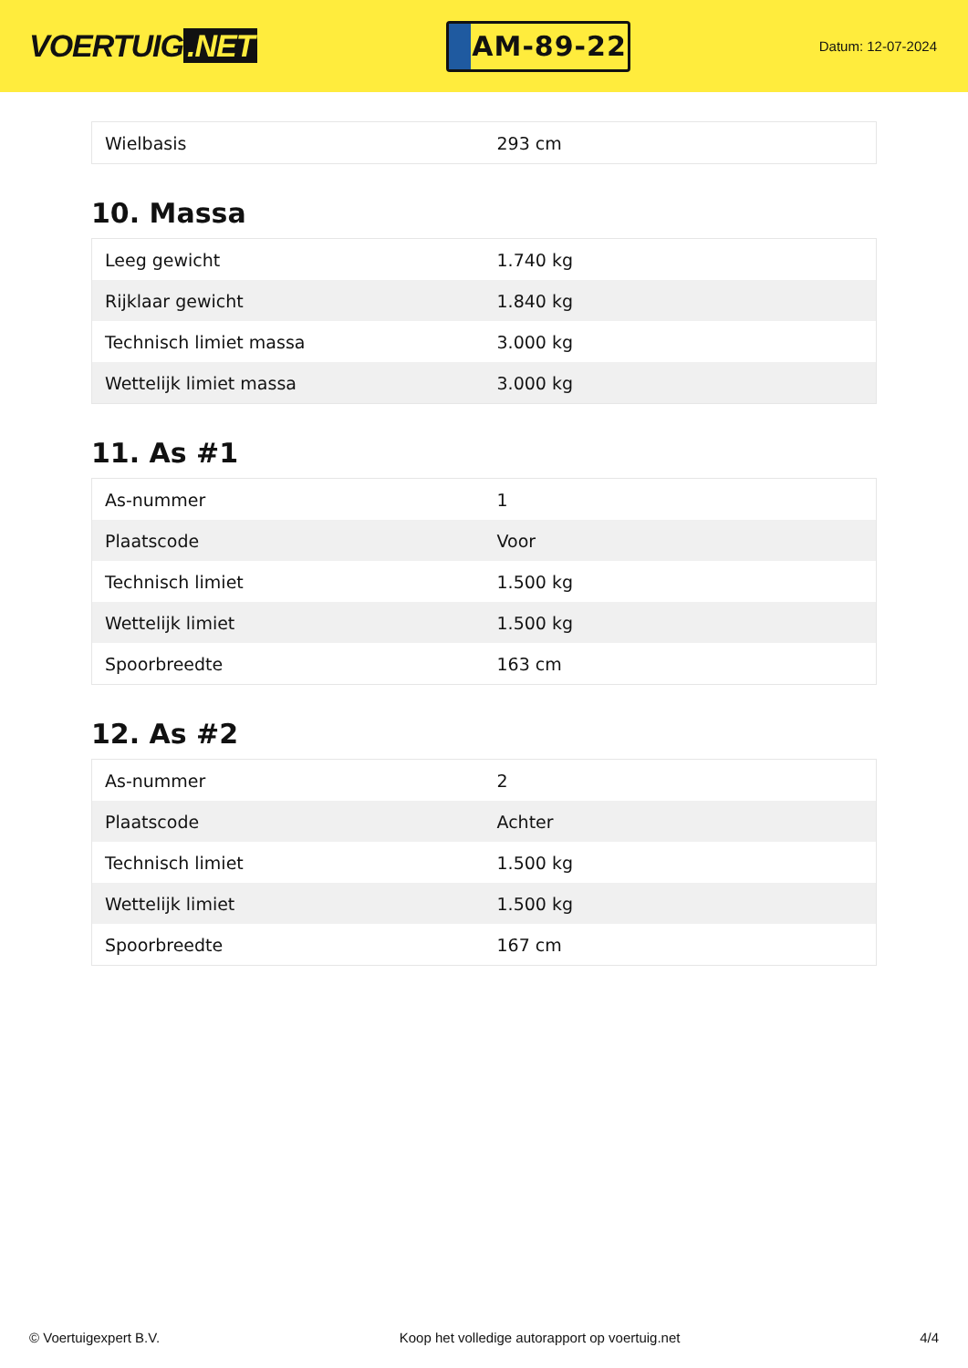VOERTUIG.NET
AM-89-22
Datum: 12-07-2024
| Wielbasis | 293 cm |
10. Massa
| Leeg gewicht | 1.740 kg |
| Rijklaar gewicht | 1.840 kg |
| Technisch limiet massa | 3.000 kg |
| Wettelijk limiet massa | 3.000 kg |
11. As #1
| As-nummer | 1 |
| Plaatscode | Voor |
| Technisch limiet | 1.500 kg |
| Wettelijk limiet | 1.500 kg |
| Spoorbreedte | 163 cm |
12. As #2
| As-nummer | 2 |
| Plaatscode | Achter |
| Technisch limiet | 1.500 kg |
| Wettelijk limiet | 1.500 kg |
| Spoorbreedte | 167 cm |
© Voertuigexpert B.V. Koop het volledige autorapport op voertuig.net 4/4